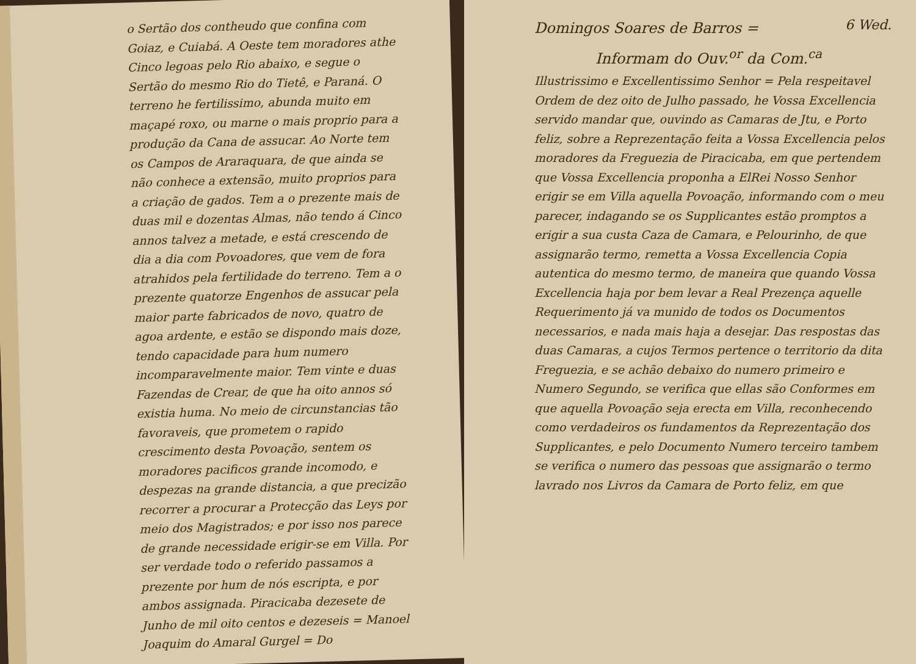o Sertão dos contheudo que confina com Goiaz, e Cuiabá. A Oeste tem moradores athe Cinco legoas pelo Rio abaixo, e segue o Sertão do mesmo Rio do Tietê, e Paraná. O terreno he fertilissimo, abunda muito em maçapé roxo, ou marne o mais proprio para a produção da Cana de assucar. Ao Norte tem os Campos de Araraquara, de que ainda se não conhece a extensão, muito proprios para a criação de gados. Tem a o prezente mais de duas mil e dozentas Almas, não tendo á Cinco annos talvez a metade, e está crescendo de dia a dia com Povoadores, que vem de fora atrahidos pela fertilidade do terreno. Tem a o prezente quatorze Engenhos de assucar pela maior parte fabricados de novo, quatro de agoa ardente, e estão se dispondo mais doze, tendo capacidade para hum numero incomparavelmente maior. Tem vinte e duas Fazendas de Crear, de que ha oito annos só existia huma. No meio de circunstancias tão favoraveis, que prometem o rapido crescimento desta Povoação, sentem os moradores pacificos grande incomodo, e despezas na grande distancia, a que precizão recorrer a procurar a Protecção das Leys por meio dos Magistrados; e por isso nos parece de grande necessidade erigir-se em Villa. Por ser verdade todo o referido passamos a prezente por hum de nós escripta, e por ambos assignada. Piracicaba dezesete de Junho de mil oito centos e dezeseis = Manoel Joaquim do Amaral Gurgel = Do
6 Wed.
Domingos Soares de Barros =
Informam do Ouv.<sup>or</sup> da Com.<sup>ca</sup>
Illustrissimo e Excellentissimo Senhor = Pela respeitavel Ordem de dez oito de Julho passado, he Vossa Excellencia servido mandar que, ouvindo as Camaras de Jtu, e Porto feliz, sobre a Reprezentação feita a Vossa Excellencia pelos moradores da Freguezia de Piracicaba, em que pertendem que Vossa Excellencia proponha a ElRei Nosso Senhor erigir se em Villa aquella Povoação, informando com o meu parecer, indagando se os Supplicantes estão promptos a erigir a sua custa Caza de Camara, e Pelourinho, de que assignarão termo, remetta a Vossa Excellencia Copia autentica do mesmo termo, de maneira que quando Vossa Excellencia haja por bem levar a Real Prezença aquelle Requerimento já va munido de todos os Documentos necessarios, e nada mais haja a desejar. Das respostas das duas Camaras, a cujos Termos pertence o territorio da dita Freguezia, e se achão debaixo do numero primeiro e Numero Segundo, se verifica que ellas são Conformes em que aquella Povoação seja erecta em Villa, reconhecendo como verdadeiros os fundamentos da Reprezentação dos Supplicantes, e pelo Documento Numero terceiro tambem se verifica o numero das pessoas que assignarão o termo lavrado nos Livros da Camara de Porto feliz, em que